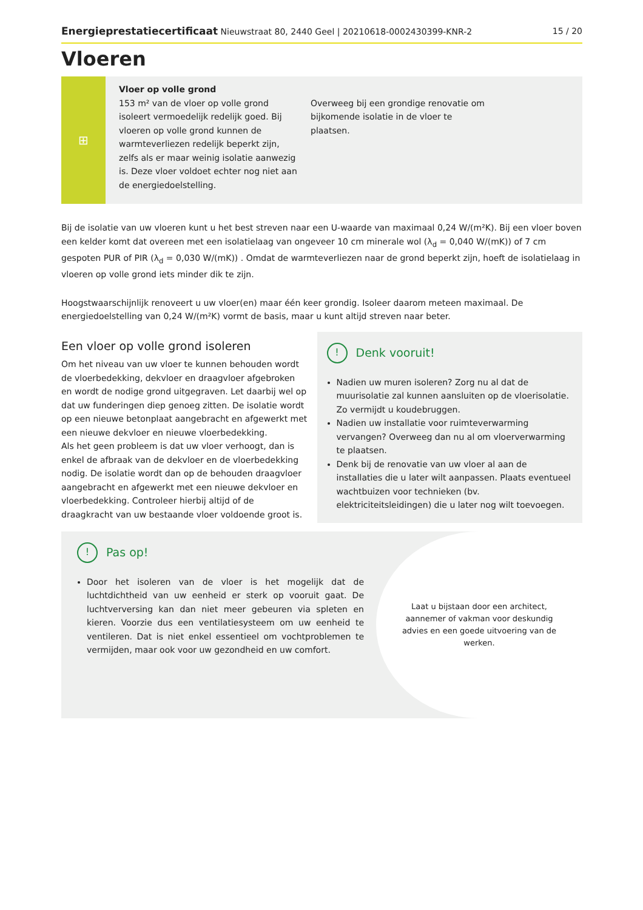Energieprestatiecertificaat Nieuwstraat 80, 2440 Geel | 20210618-0002430399-KNR-2 15 / 20
Vloeren
⊞
Vloer op volle grond
153 m² van de vloer op volle grond isoleert vermoedelijk redelijk goed. Bij vloeren op volle grond kunnen de warmteverliezen redelijk beperkt zijn, zelfs als er maar weinig isolatie aanwezig is. Deze vloer voldoet echter nog niet aan de energiedoelstelling.
Overweeg bij een grondige renovatie om bijkomende isolatie in de vloer te plaatsen.
Bij de isolatie van uw vloeren kunt u het best streven naar een U-waarde van maximaal 0,24 W/(m²K). Bij een vloer boven een kelder komt dat overeen met een isolatielaag van ongeveer 10 cm minerale wol (λ<sub>d</sub> = 0,040 W/(mK)) of 7 cm gespoten PUR of PIR (λ<sub>d</sub> = 0,030 W/(mK)) . Omdat de warmteverliezen naar de grond beperkt zijn, hoeft de isolatielaag in vloeren op volle grond iets minder dik te zijn.
Hoogstwaarschijnlijk renoveert u uw vloer(en) maar één keer grondig. Isoleer daarom meteen maximaal. De energiedoelstelling van 0,24 W/(m²K) vormt de basis, maar u kunt altijd streven naar beter.
Een vloer op volle grond isoleren
Om het niveau van uw vloer te kunnen behouden wordt de vloerbedekking, dekvloer en draagvloer afgebroken en wordt de nodige grond uitgegraven. Let daarbij wel op dat uw funderingen diep genoeg zitten. De isolatie wordt op een nieuwe betonplaat aangebracht en afgewerkt met een nieuwe dekvloer en nieuwe vloerbedekking.
Als het geen probleem is dat uw vloer verhoogt, dan is enkel de afbraak van de dekvloer en de vloerbedekking nodig. De isolatie wordt dan op de behouden draagvloer aangebracht en afgewerkt met een nieuwe dekvloer en vloerbedekking. Controleer hierbij altijd of de draagkracht van uw bestaande vloer voldoende groot is.
! Denk vooruit!
Nadien uw muren isoleren? Zorg nu al dat de muurisolatie zal kunnen aansluiten op de vloerisolatie. Zo vermijdt u koudebruggen.
Nadien uw installatie voor ruimteverwarming vervangen? Overweeg dan nu al om vloerverwarming te plaatsen.
Denk bij de renovatie van uw vloer al aan de installaties die u later wilt aanpassen. Plaats eventueel wachtbuizen voor technieken (bv. elektriciteitsleidingen) die u later nog wilt toevoegen.
! Pas op!
Door het isoleren van de vloer is het mogelijk dat de luchtdichtheid van uw eenheid er sterk op vooruit gaat. De luchtverversing kan dan niet meer gebeuren via spleten en kieren. Voorzie dus een ventilatiesysteem om uw eenheid te ventileren. Dat is niet enkel essentieel om vochtproblemen te vermijden, maar ook voor uw gezondheid en uw comfort.
Laat u bijstaan door een architect, aannemer of vakman voor deskundig advies en een goede uitvoering van de werken.